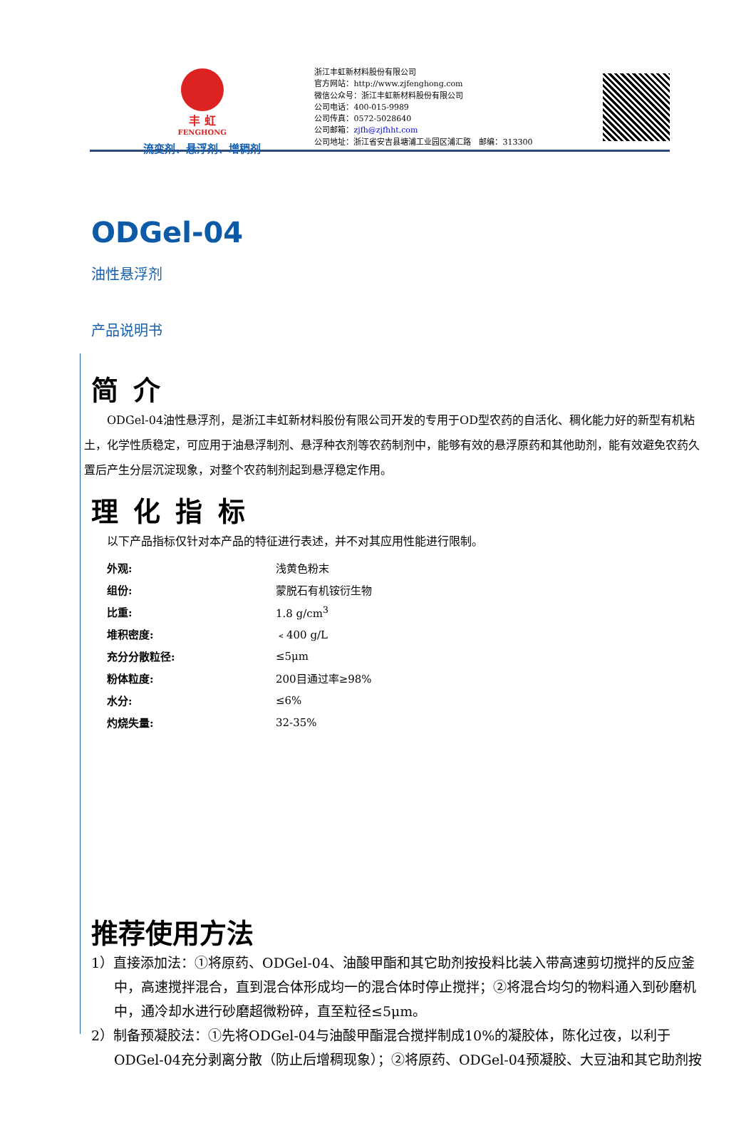丰 虹
FENGHONG
流变剂、悬浮剂、增稠剂
浙江丰虹新材料股份有限公司
官方网站：http://www.zjfenghong.com
微信公众号：浙江丰虹新材料股份有限公司
公司电话：400-015-9989
公司传真：0572-5028640
公司邮箱：zjfh@zjfhht.com
公司地址：浙江省安吉县塘浦工业园区浦汇路　邮编：313300
ODGel-04
油性悬浮剂
产品说明书
简 介
　　ODGel-04油性悬浮剂，是浙江丰虹新材料股份有限公司开发的专用于OD型农药的自活化、稠化能力好的新型有机粘土，化学性质稳定，可应用于油悬浮制剂、悬浮种衣剂等农药制剂中，能够有效的悬浮原药和其他助剂，能有效避免农药久置后产生分层沉淀现象，对整个农药制剂起到悬浮稳定作用。
理 化 指 标
以下产品指标仅针对本产品的特征进行表述，并不对其应用性能进行限制。
| 外观: | 浅黄色粉末 |
| 组份: | 蒙脱石有机铵衍生物 |
| 比重: | 1.8 g/cm<sup>3</sup> |
| 堆积密度: | ﹤400 g/L |
| 充分分散粒径: | ≤5μm |
| 粉体粒度: | 200目通过率≥98% |
| 水分: | ≤6% |
| 灼烧失量: | 32-35% |
推荐使用方法
1）直接添加法：①将原药、ODGel-04、油酸甲酯和其它助剂按投料比装入带高速剪切搅拌的反应釜中，高速搅拌混合，直到混合体形成均一的混合体时停止搅拌；②将混合均匀的物料通入到砂磨机中，通冷却水进行砂磨超微粉碎，直至粒径≤5μm。
2）制备预凝胶法：①先将ODGel-04与油酸甲酯混合搅拌制成10%的凝胶体，陈化过夜，以利于ODGel-04充分剥离分散（防止后增稠现象）；②将原药、ODGel-04预凝胶、大豆油和其它助剂按